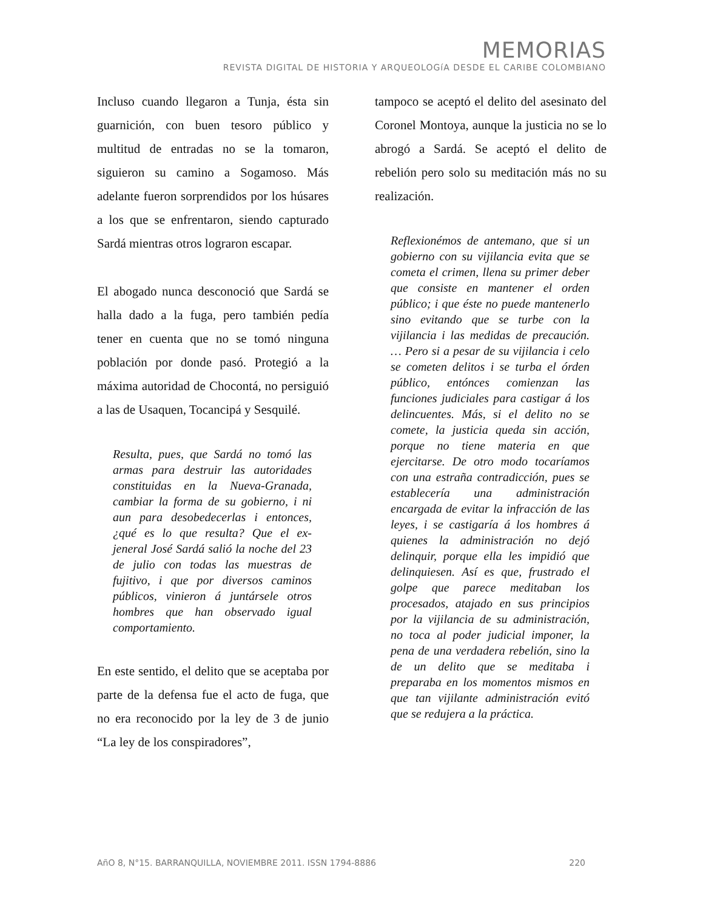MEMORIAS
REVISTA DIGITAL DE HISTORIA Y ARQUEOLOGíA DESDE EL CARIBE COLOMBIANO
Incluso cuando llegaron a Tunja, ésta sin guarnición, con buen tesoro público y multitud de entradas no se la tomaron, siguieron su camino a Sogamoso. Más adelante fueron sorprendidos por los húsares a los que se enfrentaron, siendo capturado Sardá mientras otros lograron escapar.
El abogado nunca desconoció que Sardá se halla dado a la fuga, pero también pedía tener en cuenta que no se tomó ninguna población por donde pasó. Protegió a la máxima autoridad de Chocontá, no persiguió a las de Usaquen, Tocancipá y Sesquilé.
Resulta, pues, que Sardá no tomó las armas para destruir las autoridades constituidas en la Nueva-Granada, cambiar la forma de su gobierno, i ni aun para desobedecerlas i entonces, ¿qué es lo que resulta? Que el ex-jeneral José Sardá salió la noche del 23 de julio con todas las muestras de fujitivo, i que por diversos caminos públicos, vinieron á juntársele otros hombres que han observado igual comportamiento.
En este sentido, el delito que se aceptaba por parte de la defensa fue el acto de fuga, que no era reconocido por la ley de 3 de junio “La ley de los conspiradores”,
tampoco se aceptó el delito del asesinato del Coronel Montoya, aunque la justicia no se lo abrogó a Sardá. Se aceptó el delito de rebelión pero solo su meditación más no su realización.
Reflexionémos de antemano, que si un gobierno con su vijilancia evita que se cometa el crimen, llena su primer deber que consiste en mantener el orden público; i que éste no puede mantenerlo sino evitando que se turbe con la vijilancia i las medidas de precaución. … Pero si a pesar de su vijilancia i celo se cometen delitos i se turba el órden público, entónces comienzan las funciones judiciales para castigar á los delincuentes. Más, si el delito no se comete, la justicia queda sin acción, porque no tiene materia en que ejercitarse. De otro modo tocaríamos con una estraña contradicción, pues se establecería una administración encargada de evitar la infracción de las leyes, i se castigaría á los hombres á quienes la administración no dejó delinquir, porque ella les impidió que delinquiesen. Así es que, frustrado el golpe que parece meditaban los procesados, atajado en sus principios por la vijilancia de su administración, no toca al poder judicial imponer, la pena de una verdadera rebelión, sino la de un delito que se meditaba i preparaba en los momentos mismos en que tan vijilante administración evitó que se redujera a la práctica.
AñO 8, N°15. BARRANQUILLA, NOVIEMBRE 2011. ISSN 1794-8886 220